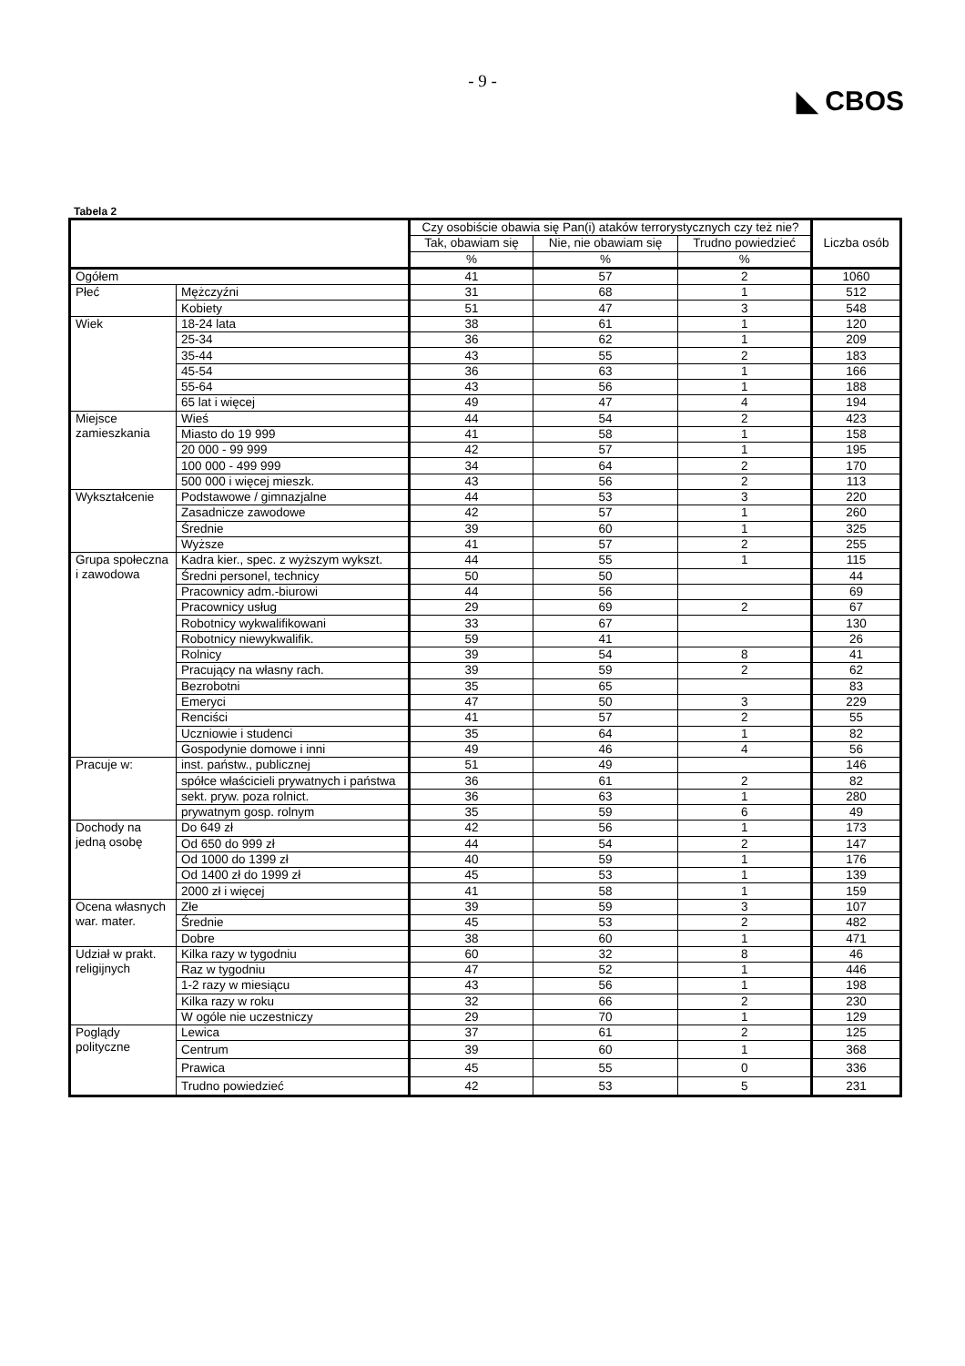- 9 -
◣ CBOS
Tabela 2
| | | Czy osobiście obawia się Pan(i) ataków terrorystycznych czy też nie? | | | Liczba osób |
| --- | --- | --- | --- | --- | --- |
| | | Tak, obawiam się | Nie, nie obawiam się | Trudno powiedzieć | |
| | | % | % | % | |
| Ogółem | | 41 | 57 | 2 | 1060 |
| Płeć | Mężczyźni | 31 | 68 | 1 | 512 |
| | Kobiety | 51 | 47 | 3 | 548 |
| Wiek | 18-24 lata | 38 | 61 | 1 | 120 |
| | 25-34 | 36 | 62 | 1 | 209 |
| | 35-44 | 43 | 55 | 2 | 183 |
| | 45-54 | 36 | 63 | 1 | 166 |
| | 55-64 | 43 | 56 | 1 | 188 |
| | 65 lat i więcej | 49 | 47 | 4 | 194 |
| Miejsce zamieszkania | Wieś | 44 | 54 | 2 | 423 |
| | Miasto do 19 999 | 41 | 58 | 1 | 158 |
| | 20 000 - 99 999 | 42 | 57 | 1 | 195 |
| | 100 000 - 499 999 | 34 | 64 | 2 | 170 |
| | 500 000 i więcej mieszk. | 43 | 56 | 2 | 113 |
| Wykształcenie | Podstawowe / gimnazjalne | 44 | 53 | 3 | 220 |
| | Zasadnicze zawodowe | 42 | 57 | 1 | 260 |
| | Średnie | 39 | 60 | 1 | 325 |
| | Wyższe | 41 | 57 | 2 | 255 |
| Grupa społeczna i zawodowa | Kadra kier., spec. z wyższym wykszt. | 44 | 55 | 1 | 115 |
| | Średni personel, technicy | 50 | 50 | | 44 |
| | Pracownicy adm.-biurowi | 44 | 56 | | 69 |
| | Pracownicy usług | 29 | 69 | 2 | 67 |
| | Robotnicy wykwalifikowani | 33 | 67 | | 130 |
| | Robotnicy niewykwalifik. | 59 | 41 | | 26 |
| | Rolnicy | 39 | 54 | 8 | 41 |
| | Pracujący na własny rach. | 39 | 59 | 2 | 62 |
| | Bezrobotni | 35 | 65 | | 83 |
| | Emeryci | 47 | 50 | 3 | 229 |
| | Renciści | 41 | 57 | 2 | 55 |
| | Uczniowie i studenci | 35 | 64 | 1 | 82 |
| | Gospodynie domowe i inni | 49 | 46 | 4 | 56 |
| Pracuje w: | inst. państw., publicznej | 51 | 49 | | 146 |
| | spółce właścicieli prywatnych i państwa | 36 | 61 | 2 | 82 |
| | sekt. pryw. poza rolnict. | 36 | 63 | 1 | 280 |
| | prywatnym gosp. rolnym | 35 | 59 | 6 | 49 |
| Dochody na jedną osobę | Do 649 zł | 42 | 56 | 1 | 173 |
| | Od 650 do 999 zł | 44 | 54 | 2 | 147 |
| | Od 1000 do 1399 zł | 40 | 59 | 1 | 176 |
| | Od 1400 zł do 1999 zł | 45 | 53 | 1 | 139 |
| | 2000 zł i więcej | 41 | 58 | 1 | 159 |
| Ocena własnych war. mater. | Złe | 39 | 59 | 3 | 107 |
| | Średnie | 45 | 53 | 2 | 482 |
| | Dobre | 38 | 60 | 1 | 471 |
| Udział w prakt. religijnych | Kilka razy w tygodniu | 60 | 32 | 8 | 46 |
| | Raz w tygodniu | 47 | 52 | 1 | 446 |
| | 1-2 razy w miesiącu | 43 | 56 | 1 | 198 |
| | Kilka razy w roku | 32 | 66 | 2 | 230 |
| | W ogóle nie uczestniczy | 29 | 70 | 1 | 129 |
| Poglądy polityczne | Lewica | 37 | 61 | 2 | 125 |
| | Centrum | 39 | 60 | 1 | 368 |
| | Prawica | 45 | 55 | 0 | 336 |
| | Trudno powiedzieć | 42 | 53 | 5 | 231 |